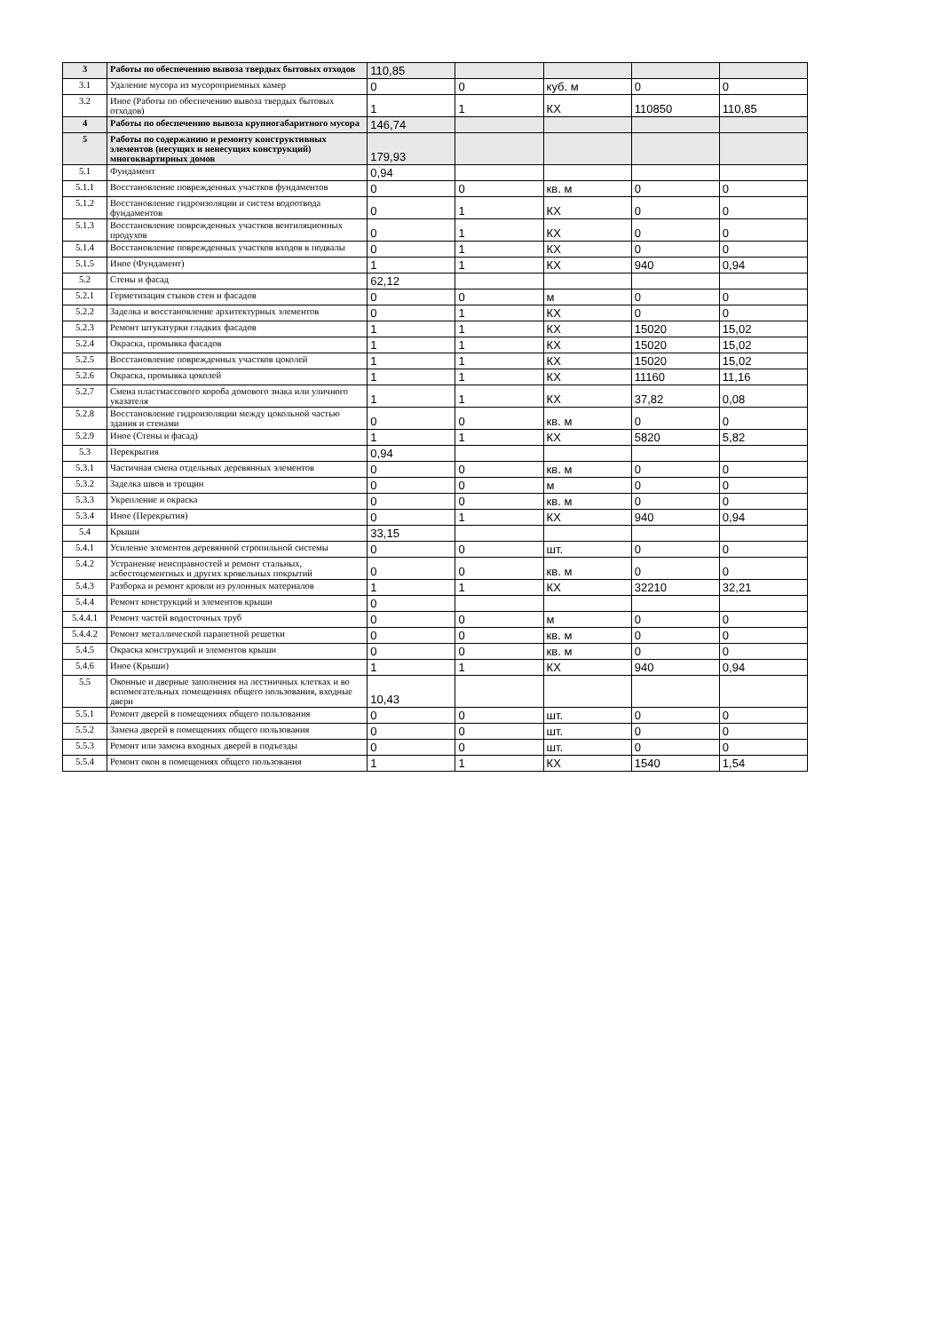| 3 | Работы по обеспечению вывоза твердых бытовых отходов | 110,85 | | | | |
| 3.1 | Удаление мусора из мусороприемных камер | 0 | 0 | куб. м | 0 | 0 |
| 3.2 | Иное (Работы по обеспечению вывоза твердых бытовых отходов) | 1 | 1 | КХ | 110850 | 110,85 |
| 4 | Работы по обеспечению вывоза крупногабаритного мусора | 146,74 | | | | |
| 5 | Работы по содержанию и ремонту конструктивных элементов (несущих и ненесущих конструкций) многоквартирных домов | 179,93 | | | | |
| 5.1 | Фундамент | 0,94 | | | | |
| 5.1.1 | Восстановление поврежденных участков фундаментов | 0 | 0 | кв. м | 0 | 0 |
| 5.1.2 | Восстановление гидроизоляции и систем водоотвода фундаментов | 0 | 1 | КХ | 0 | 0 |
| 5.1.3 | Восстановление поврежденных участков вентиляционных продухов | 0 | 1 | КХ | 0 | 0 |
| 5.1.4 | Восстановление поврежденных участков входов в подвалы | 0 | 1 | КХ | 0 | 0 |
| 5.1.5 | Иное (Фундамент) | 1 | 1 | КХ | 940 | 0,94 |
| 5.2 | Стены и фасад | 62,12 | | | | |
| 5.2.1 | Герметизация стыков стен и фасадов | 0 | 0 | м | 0 | 0 |
| 5.2.2 | Заделка и восстановление архитектурных элементов | 0 | 1 | КХ | 0 | 0 |
| 5.2.3 | Ремонт штукатурки гладких фасадов | 1 | 1 | КХ | 15020 | 15,02 |
| 5.2.4 | Окраска, промывка фасадов | 1 | 1 | КХ | 15020 | 15,02 |
| 5.2.5 | Восстановление поврежденных участков цоколей | 1 | 1 | КХ | 15020 | 15,02 |
| 5.2.6 | Окраска, промывка цоколей | 1 | 1 | КХ | 11160 | 11,16 |
| 5.2.7 | Смена пластмассового короба домового знака или уличного указателя | 1 | 1 | КХ | 37,82 | 0,08 |
| 5.2.8 | Восстановление гидроизоляции между цокольной частью здания и стенами | 0 | 0 | кв. м | 0 | 0 |
| 5.2.9 | Иное (Стены и фасад) | 1 | 1 | КХ | 5820 | 5,82 |
| 5.3 | Перекрытия | 0,94 | | | | |
| 5.3.1 | Частичная смена отдельных деревянных элементов | 0 | 0 | кв. м | 0 | 0 |
| 5.3.2 | Заделка швов и трещин | 0 | 0 | м | 0 | 0 |
| 5.3.3 | Укрепление и окраска | 0 | 0 | кв. м | 0 | 0 |
| 5.3.4 | Иное (Перекрытия) | 0 | 1 | КХ | 940 | 0,94 |
| 5.4 | Крыши | 33,15 | | | | |
| 5.4.1 | Усиление элементов деревянной стропильной системы | 0 | 0 | шт. | 0 | 0 |
| 5.4.2 | Устранение неисправностей и ремонт стальных, асбестоцементных и других кровельных покрытий | 0 | 0 | кв. м | 0 | 0 |
| 5.4.3 | Разборка и ремонт кровли из рулонных материалов | 1 | 1 | КХ | 32210 | 32,21 |
| 5.4.4 | Ремонт конструкций и элементов крыши | 0 | | | | |
| 5.4.4.1 | Ремонт частей водосточных труб | 0 | 0 | м | 0 | 0 |
| 5.4.4.2 | Ремонт металлической парапетной решетки | 0 | 0 | кв. м | 0 | 0 |
| 5.4.5 | Окраска конструкций и элементов крыши | 0 | 0 | кв. м | 0 | 0 |
| 5.4.6 | Иное (Крыши) | 1 | 1 | КХ | 940 | 0,94 |
| 5.5 | Оконные и дверные заполнения на лестничных клетках и во вспомогательных помещениях общего пользования, входные двери | 10,43 | | | | |
| 5.5.1 | Ремонт дверей в помещениях общего пользования | 0 | 0 | шт. | 0 | 0 |
| 5.5.2 | Замена дверей в помещениях общего пользования | 0 | 0 | шт. | 0 | 0 |
| 5.5.3 | Ремонт или замена входных дверей в подъезды | 0 | 0 | шт. | 0 | 0 |
| 5.5.4 | Ремонт окон в помещениях общего пользования | 1 | 1 | КХ | 1540 | 1,54 |